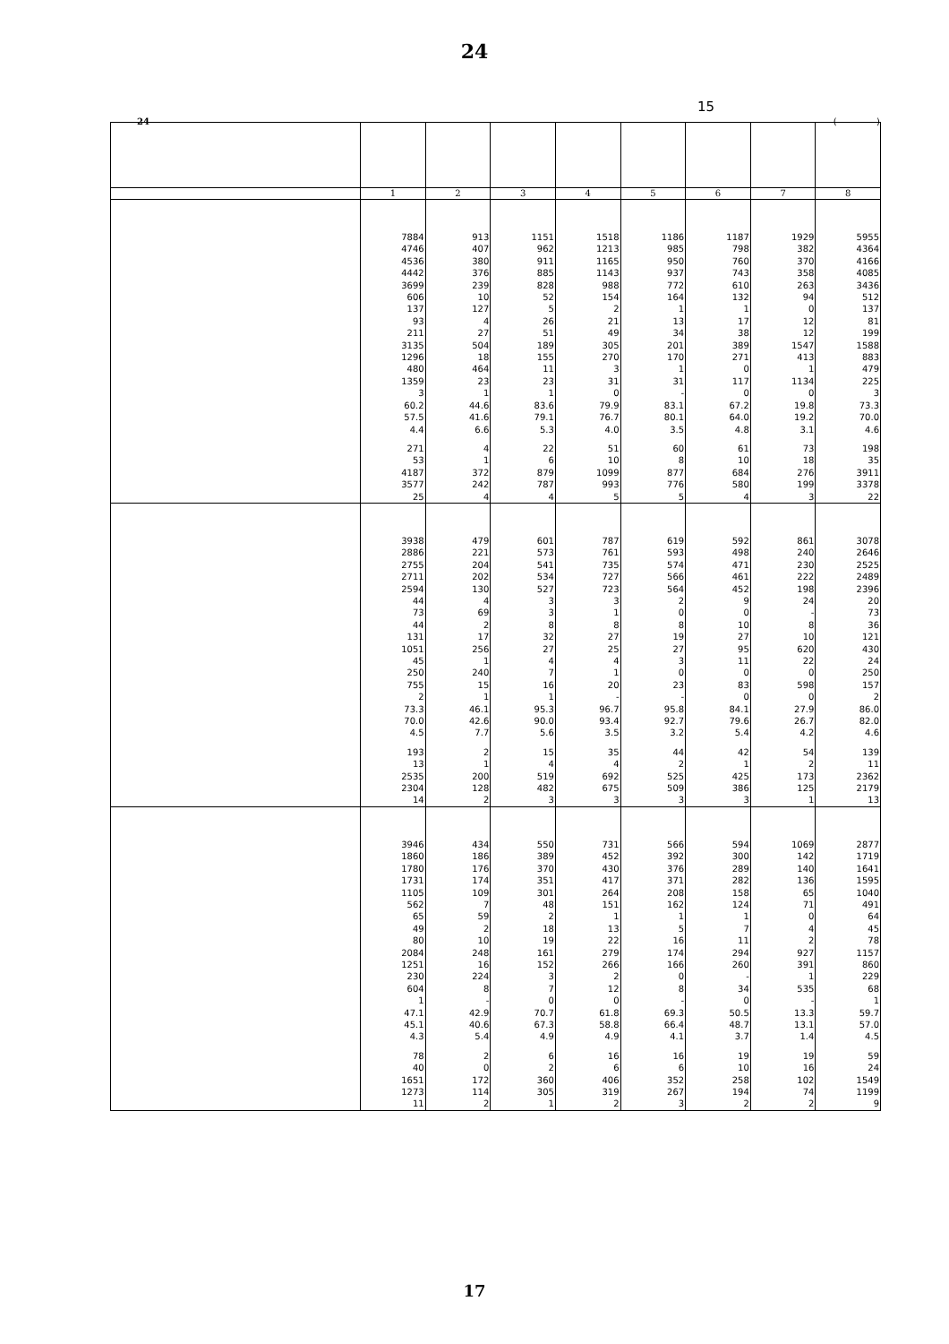24
15
24 ( )
| | 1 | 2 | 3 | 4 | 5 | 6 | 7 | 8 |
| --- | --- | --- | --- | --- | --- | --- | --- | --- |
| | 7884 | 913 | 1151 | 1518 | 1186 | 1187 | 1929 | 5955 |
| | 4746 | 407 | 962 | 1213 | 985 | 798 | 382 | 4364 |
| | 4536 | 380 | 911 | 1165 | 950 | 760 | 370 | 4166 |
| | 4442 | 376 | 885 | 1143 | 937 | 743 | 358 | 4085 |
| | 3699 | 239 | 828 | 988 | 772 | 610 | 263 | 3436 |
| | 606 | 10 | 52 | 154 | 164 | 132 | 94 | 512 |
| | 137 | 127 | 5 | 2 | 1 | 1 | 0 | 137 |
| | 93 | 4 | 26 | 21 | 13 | 17 | 12 | 81 |
| | 211 | 27 | 51 | 49 | 34 | 38 | 12 | 199 |
| | 3135 | 504 | 189 | 305 | 201 | 389 | 1547 | 1588 |
| | 1296 | 18 | 155 | 270 | 170 | 271 | 413 | 883 |
| | 480 | 464 | 11 | 3 | 1 | 0 | 1 | 479 |
| | 1359 | 23 | 23 | 31 | 31 | 117 | 1134 | 225 |
| | 3 | 1 | 1 | 0 | - | 0 | 0 | 3 |
| | 60.2 | 44.6 | 83.6 | 79.9 | 83.1 | 67.2 | 19.8 | 73.3 |
| | 57.5 | 41.6 | 79.1 | 76.7 | 80.1 | 64.0 | 19.2 | 70.0 |
| | 4.4 | 6.6 | 5.3 | 4.0 | 3.5 | 4.8 | 3.1 | 4.6 |
| | 271 | 4 | 22 | 51 | 60 | 61 | 73 | 198 |
| | 53 | 1 | 6 | 10 | 8 | 10 | 18 | 35 |
| | 4187 | 372 | 879 | 1099 | 877 | 684 | 276 | 3911 |
| | 3577 | 242 | 787 | 993 | 776 | 580 | 199 | 3378 |
| | 25 | 4 | 4 | 5 | 5 | 4 | 3 | 22 |
| | 3938 | 479 | 601 | 787 | 619 | 592 | 861 | 3078 |
| | 2886 | 221 | 573 | 761 | 593 | 498 | 240 | 2646 |
| | 2755 | 204 | 541 | 735 | 574 | 471 | 230 | 2525 |
| | 2711 | 202 | 534 | 727 | 566 | 461 | 222 | 2489 |
| | 2594 | 130 | 527 | 723 | 564 | 452 | 198 | 2396 |
| | 44 | 4 | 3 | 3 | 2 | 9 | 24 | 20 |
| | 73 | 69 | 3 | 1 | 0 | 0 | - | 73 |
| | 44 | 2 | 8 | 8 | 8 | 10 | 8 | 36 |
| | 131 | 17 | 32 | 27 | 19 | 27 | 10 | 121 |
| | 1051 | 256 | 27 | 25 | 27 | 95 | 620 | 430 |
| | 45 | 1 | 4 | 4 | 3 | 11 | 22 | 24 |
| | 250 | 240 | 7 | 1 | 0 | 0 | 0 | 250 |
| | 755 | 15 | 16 | 20 | 23 | 83 | 598 | 157 |
| | 2 | 1 | 1 | - | - | 0 | 0 | 2 |
| | 73.3 | 46.1 | 95.3 | 96.7 | 95.8 | 84.1 | 27.9 | 86.0 |
| | 70.0 | 42.6 | 90.0 | 93.4 | 92.7 | 79.6 | 26.7 | 82.0 |
| | 4.5 | 7.7 | 5.6 | 3.5 | 3.2 | 5.4 | 4.2 | 4.6 |
| | 193 | 2 | 15 | 35 | 44 | 42 | 54 | 139 |
| | 13 | 1 | 4 | 4 | 2 | 1 | 2 | 11 |
| | 2535 | 200 | 519 | 692 | 525 | 425 | 173 | 2362 |
| | 2304 | 128 | 482 | 675 | 509 | 386 | 125 | 2179 |
| | 14 | 2 | 3 | 3 | 3 | 3 | 1 | 13 |
| | 3946 | 434 | 550 | 731 | 566 | 594 | 1069 | 2877 |
| | 1860 | 186 | 389 | 452 | 392 | 300 | 142 | 1719 |
| | 1780 | 176 | 370 | 430 | 376 | 289 | 140 | 1641 |
| | 1731 | 174 | 351 | 417 | 371 | 282 | 136 | 1595 |
| | 1105 | 109 | 301 | 264 | 208 | 158 | 65 | 1040 |
| | 562 | 7 | 48 | 151 | 162 | 124 | 71 | 491 |
| | 65 | 59 | 2 | 1 | 1 | 1 | 0 | 64 |
| | 49 | 2 | 18 | 13 | 5 | 7 | 4 | 45 |
| | 80 | 10 | 19 | 22 | 16 | 11 | 2 | 78 |
| | 2084 | 248 | 161 | 279 | 174 | 294 | 927 | 1157 |
| | 1251 | 16 | 152 | 266 | 166 | 260 | 391 | 860 |
| | 230 | 224 | 3 | 2 | 0 | - | 1 | 229 |
| | 604 | 8 | 7 | 12 | 8 | 34 | 535 | 68 |
| | 1 | - | 0 | 0 | - | 0 | - | 1 |
| | 47.1 | 42.9 | 70.7 | 61.8 | 69.3 | 50.5 | 13.3 | 59.7 |
| | 45.1 | 40.6 | 67.3 | 58.8 | 66.4 | 48.7 | 13.1 | 57.0 |
| | 4.3 | 5.4 | 4.9 | 4.9 | 4.1 | 3.7 | 1.4 | 4.5 |
| | 78 | 2 | 6 | 16 | 16 | 19 | 19 | 59 |
| | 40 | 0 | 2 | 6 | 6 | 10 | 16 | 24 |
| | 1651 | 172 | 360 | 406 | 352 | 258 | 102 | 1549 |
| | 1273 | 114 | 305 | 319 | 267 | 194 | 74 | 1199 |
| | 11 | 2 | 1 | 2 | 3 | 2 | 2 | 9 |
17